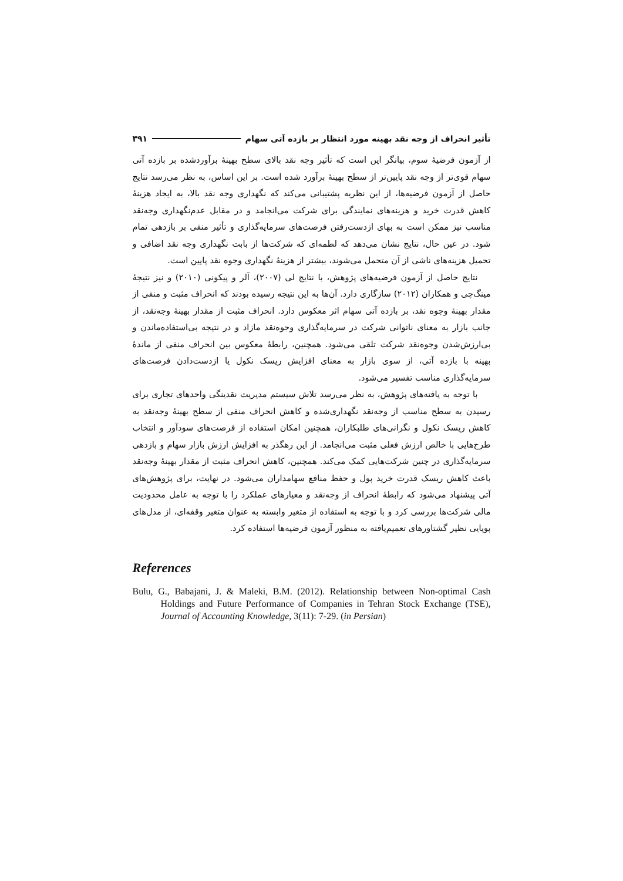تأثیر انحراف از وجه نقد بهینه مورد انتظار بر بازده آتی سهام ۳۹۱
از آزمون فرضیهٔ سوم، بیانگر این است که تأثیر وجه نقد بالای سطح بهینهٔ برآوردشده بر بازده آتی سهام قوی‌تر از وجه نقد پایین‌تر از سطح بهینهٔ برآورد شده است. بر این اساس، به نظر می‌رسد نتایج حاصل از آزمون فرضیه‌ها، از این نظریه پشتیبانی می‌کند که نگهداری وجه نقد بالا، به ایجاد هزینهٔ کاهش قدرت خرید و هزینه‌های نمایندگی برای شرکت می‌انجامد و در مقابل عدم‌نگهداری وجه‌نقد مناسب نیز ممکن است به بهای ازدست‌رفتن فرصت‌های سرمایه‌گذاری و تأثیر منفی بر بازدهی تمام شود. در عین حال، نتایج نشان می‌دهد که لطمه‌ای که شرکت‌ها از بابت نگهداری وجه نقد اضافی و تحمیل هزینه‌های ناشی از آن متحمل می‌شوند، بیشتر از هزینهٔ نگهداری وجوه نقد پایین است.
نتایج حاصل از آزمون فرضیه‌های پژوهش، با نتایج لی (۲۰۰۷)، آلر و پیکونی (۲۰۱۰) و نیز نتیجهٔ مینگ‌چی و همکاران (۲۰۱۲) سازگاری دارد. آن‌ها به این نتیجه رسیده بودند که انحراف مثبت و منفی از مقدار بهینهٔ وجوه نقد، بر بازده آتی سهام اثر معکوس دارد. انحراف مثبت از مقدار بهینهٔ وجه‌نقد، از جانب بازار به معنای ناتوانی شرکت در سرمایه‌گذاری وجوه‌نقد مازاد و در نتیجه بی‌استفاده‌ماندن و بی‌ارزش‌شدن وجوه‌نقد شرکت تلقی می‌شود. همچنین، رابطهٔ معکوس بین انحراف منفی از ماندهٔ بهینه با بازده آتی، از سوی بازار به معنای افزایش ریسک نکول یا ازدست‌دادن فرصت‌های سرمایه‌گذاری مناسب تفسیر می‌شود.
با توجه به یافته‌های پژوهش، به نظر می‌رسد تلاش سیستم مدیریت نقدینگی واحدهای تجاری برای رسیدن به سطح مناسب از وجه‌نقد نگهداری‌شده و کاهش انحراف منفی از سطح بهینهٔ وجه‌نقد به کاهش ریسک نکول و نگرانی‌های طلبکاران، همچنین امکان استفاده از فرصت‌های سودآور و انتخاب طرح‌هایی با خالص ارزش فعلی مثبت می‌انجامد. از این رهگذر به افزایش ارزش بازار سهام و بازدهی سرمایه‌گذاری در چنین شرکت‌هایی کمک می‌کند. همچنین، کاهش انحراف مثبت از مقدار بهینهٔ وجه‌نقد باعث کاهش ریسک قدرت خرید پول و حفظ منافع سهامداران می‌شود. در نهایت، برای پژوهش‌های آتی پیشنهاد می‌شود که رابطهٔ انحراف از وجه‌نقد و معیارهای عملکرد را با توجه به عامل محدودیت مالی شرکت‌ها بررسی کرد و با توجه به استفاده از متغیر وابسته به عنوان متغیر وقفه‌ای، از مدل‌های پویایی نظیر گشتاورهای تعمیم‌یافته به منظور آزمون فرضیه‌ها استفاده کرد.
References
Bulu, G., Babajani, J. & Maleki, B.M. (2012). Relationship between Non-optimal Cash Holdings and Future Performance of Companies in Tehran Stock Exchange (TSE), Journal of Accounting Knowledge, 3(11): 7-29. (in Persian)